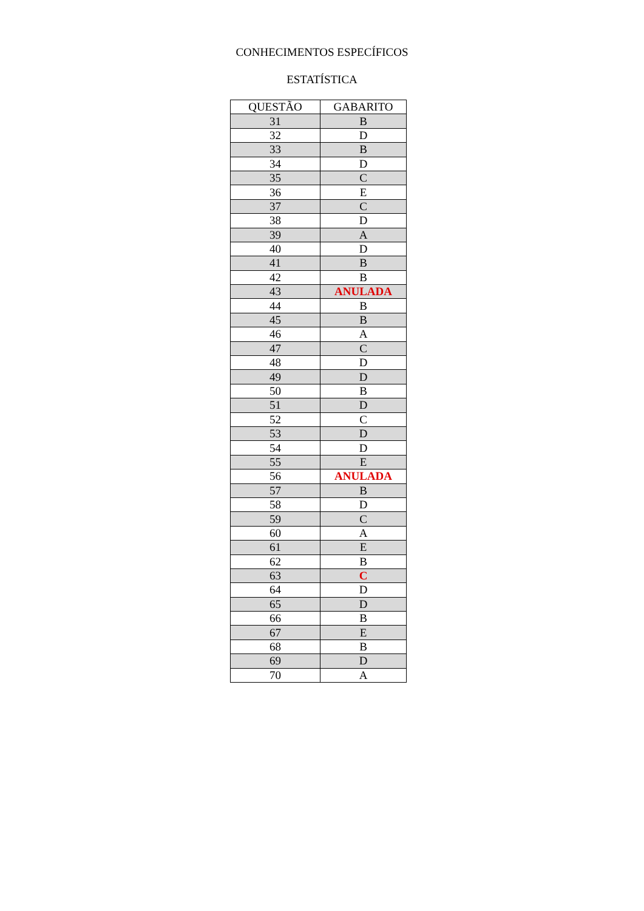CONHECIMENTOS ESPECÍFICOS
ESTATÍSTICA
| QUESTÃO | GABARITO |
| --- | --- |
| 31 | B |
| 32 | D |
| 33 | B |
| 34 | D |
| 35 | C |
| 36 | E |
| 37 | C |
| 38 | D |
| 39 | A |
| 40 | D |
| 41 | B |
| 42 | B |
| 43 | ANULADA |
| 44 | B |
| 45 | B |
| 46 | A |
| 47 | C |
| 48 | D |
| 49 | D |
| 50 | B |
| 51 | D |
| 52 | C |
| 53 | D |
| 54 | D |
| 55 | E |
| 56 | ANULADA |
| 57 | B |
| 58 | D |
| 59 | C |
| 60 | A |
| 61 | E |
| 62 | B |
| 63 | C |
| 64 | D |
| 65 | D |
| 66 | B |
| 67 | E |
| 68 | B |
| 69 | D |
| 70 | A |